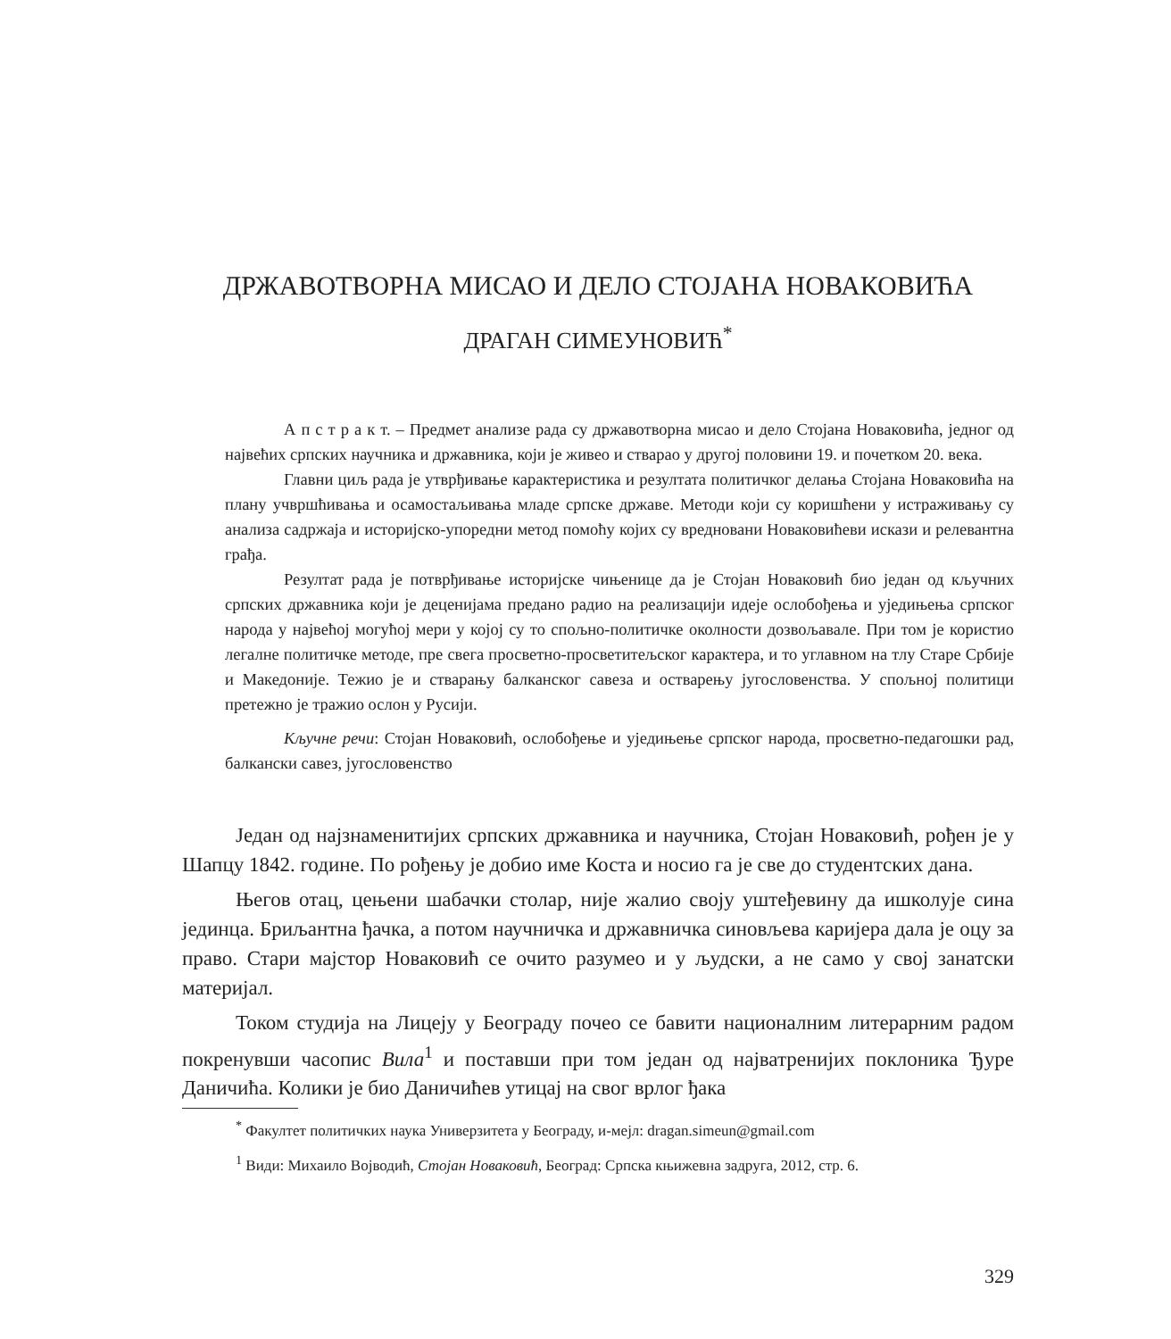ДРЖАВОТВОРНА МИСАО И ДЕЛО СТОЈАНА НОВАКОВИЋА
ДРАГАН СИМЕУНОВИЋ<sup>*</sup>
А п с т р а к т. – Предмет анализе рада су државотворна мисао и дело Стојана Новаковића, једног од највећих српских научника и државника, који је живео и стварао у другој половини 19. и почетком 20. века.
Главни циљ рада је утврђивање карактеристика и резултата политичког делања Стојана Новаковића на плану учвршћивања и осамостаљивања младе српске државе. Методи који су коришћени у истраживању су анализа садржаја и историјско-упоредни метод помоћу којих су вредновани Новаковићеви искази и релевантна грађа.
Резултат рада је потврђивање историјске чињенице да је Стојан Новаковић био један од кључних српских државника који је деценијама предано радио на реализацији идеје ослобођења и уједињења српског народа у највећој могућој мери у којој су то спољно-политичке околности дозвољавале. При том је користио легалне политичке методе, пре свега просветно-просветитељског карактера, и то углавном на тлу Старе Србије и Македоније. Тежио је и стварању балканског савеза и остварењу југословенства. У спољној политици претежно је тражио ослон у Русији.
Кључне речи: Стојан Новаковић, ослобођење и уједињење српског народа, просветно-педагошки рад, балкански савез, југословенство
Један од најзнаменитијих српских државника и научника, Стојан Новаковић, рођен је у Шапцу 1842. године. По рођењу је добио име Коста и носио га је све до студентских дана.
Његов отац, цењени шабачки столар, није жалио своју уштеђевину да ишколује сина јединца. Бриљантна ђачка, а потом научничка и државничка синовљева каријера дала је оцу за право. Стари мајстор Новаковић се очито разумео и у људски, а не само у свој занатски материјал.
Током студија на Лицеју у Београду почео се бавити националним литерарним радом покренувши часопис Вила<sup>1</sup> и поставши при том један од најватренијих поклоника Ђуре Даничића. Колики је био Даничићев утицај на свог врлог ђака
<sup>*</sup> Факултет политичких наука Универзитета у Београду, и-мејл: dragan.simeun@gmail.com
<sup>1</sup> Види: Михаило Војводић, Стојан Новаковић, Београд: Српска књижевна задруга, 2012, стр. 6.
329